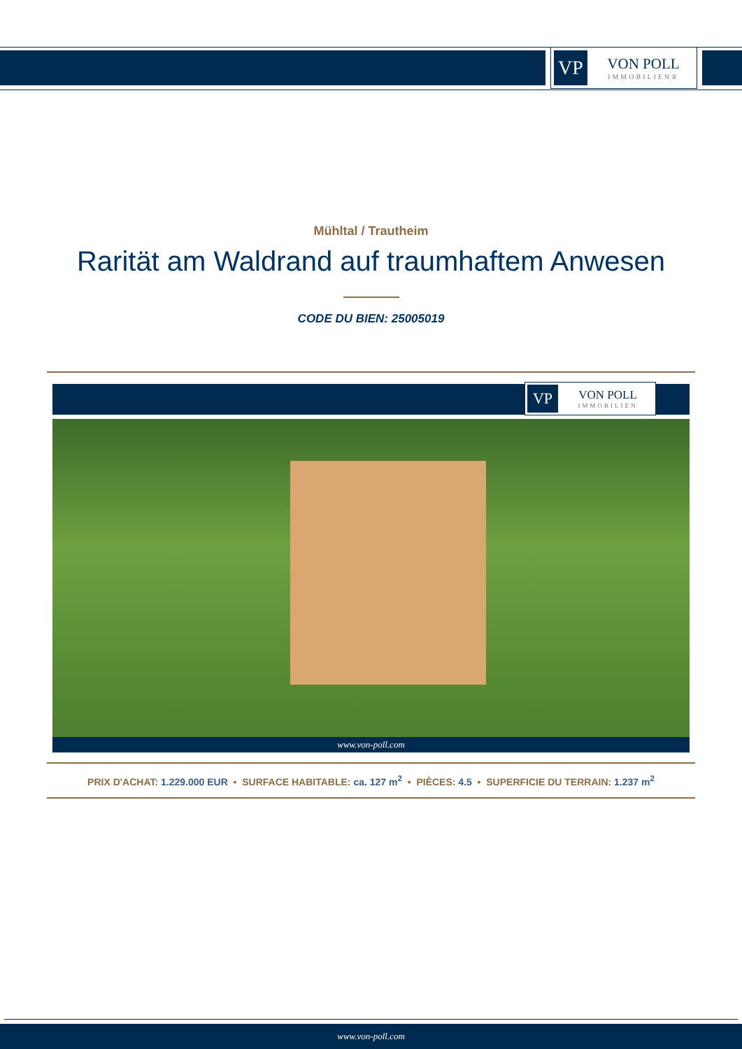VP
VON POLL
IMMOBILIEN®
Mühltal / Trautheim
Rarität am Waldrand auf traumhaftem Anwesen
CODE DU BIEN: 25005019
VP
VON POLL
IMMOBILIEN
www.von-poll.com
PRIX D'ACHAT: 1.229.000 EUR • SURFACE HABITABLE: ca. 127 m<sup>2</sup> • PIÈCES: 4.5 • SUPERFICIE DU TERRAIN: 1.237 m<sup>2</sup>
www.von-poll.com